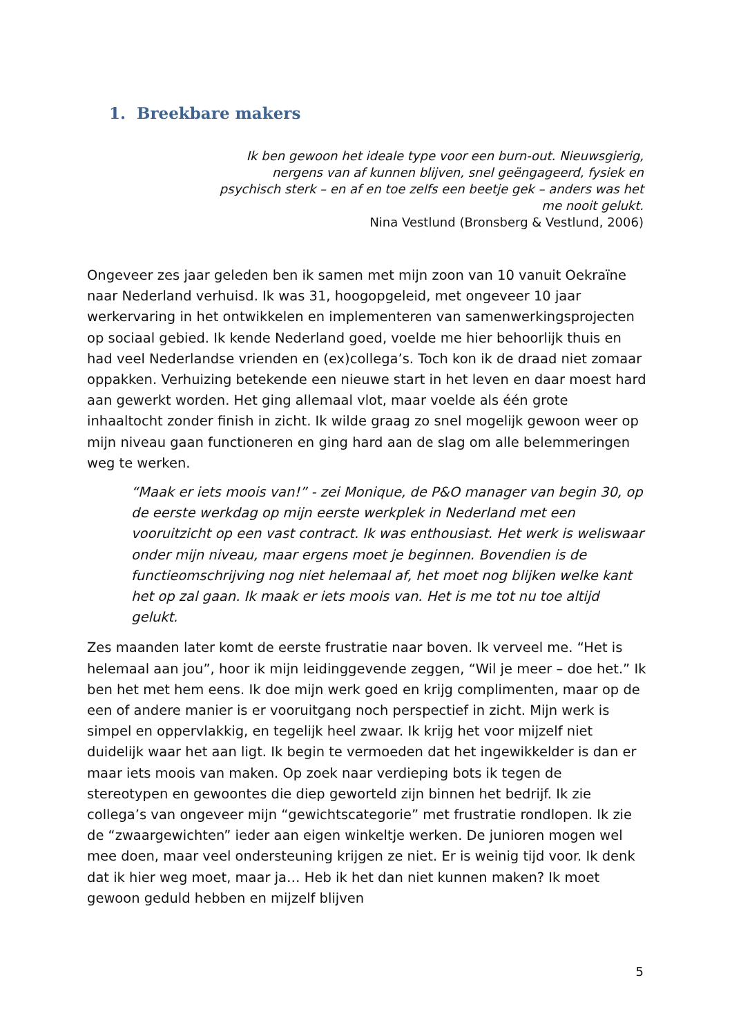1. Breekbare makers
Ik ben gewoon het ideale type voor een burn-out. Nieuwsgierig, nergens van af kunnen blijven, snel geëngageerd, fysiek en psychisch sterk – en af en toe zelfs een beetje gek – anders was het me nooit gelukt.
Nina Vestlund (Bronsberg & Vestlund, 2006)
Ongeveer zes jaar geleden ben ik samen met mijn zoon van 10 vanuit Oekraïne naar Nederland verhuisd. Ik was 31, hoogopgeleid, met ongeveer 10 jaar werkervaring in het ontwikkelen en implementeren van samenwerkingsprojecten op sociaal gebied. Ik kende Nederland goed, voelde me hier behoorlijk thuis en had veel Nederlandse vrienden en (ex)collega’s. Toch kon ik de draad niet zomaar oppakken. Verhuizing betekende een nieuwe start in het leven en daar moest hard aan gewerkt worden. Het ging allemaal vlot, maar voelde als één grote inhaaltocht zonder finish in zicht. Ik wilde graag zo snel mogelijk gewoon weer op mijn niveau gaan functioneren en ging hard aan de slag om alle belemmeringen weg te werken.
“Maak er iets moois van!” - zei Monique, de P&O manager van begin 30, op de eerste werkdag op mijn eerste werkplek in Nederland met een vooruitzicht op een vast contract. Ik was enthousiast. Het werk is weliswaar onder mijn niveau, maar ergens moet je beginnen. Bovendien is de functieomschrijving nog niet helemaal af, het moet nog blijken welke kant het op zal gaan. Ik maak er iets moois van. Het is me tot nu toe altijd gelukt.
Zes maanden later komt de eerste frustratie naar boven. Ik verveel me. “Het is helemaal aan jou”, hoor ik mijn leidinggevende zeggen, “Wil je meer – doe het.” Ik ben het met hem eens. Ik doe mijn werk goed en krijg complimenten, maar op de een of andere manier is er vooruitgang noch perspectief in zicht. Mijn werk is simpel en oppervlakkig, en tegelijk heel zwaar. Ik krijg het voor mijzelf niet duidelijk waar het aan ligt. Ik begin te vermoeden dat het ingewikkelder is dan er maar iets moois van maken. Op zoek naar verdieping bots ik tegen de stereotypen en gewoontes die diep geworteld zijn binnen het bedrijf. Ik zie collega’s van ongeveer mijn “gewichtscategorie” met frustratie rondlopen. Ik zie de “zwaargewichten” ieder aan eigen winkeltje werken. De junioren mogen wel mee doen, maar veel ondersteuning krijgen ze niet. Er is weinig tijd voor. Ik denk dat ik hier weg moet, maar ja… Heb ik het dan niet kunnen maken? Ik moet gewoon geduld hebben en mijzelf blijven
5